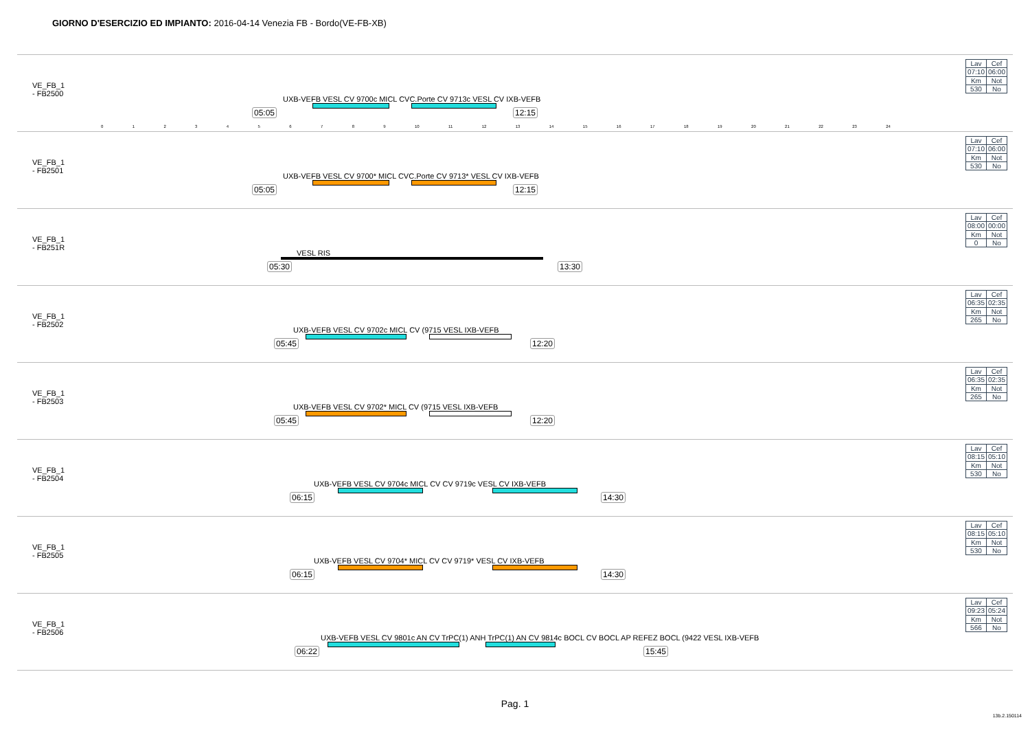GIORNO D'ESERCIZIO ED IMPIANTO: 2016-04-14 Venezia FB - Bordo(VE-FB-XB)
VE_FB_1
- FB2500
UXB-VEFB VESL CV 9700c MICL CVC.Porte CV 9713c VESL CV IXB-VEFB
05:05 12:15
0123456789 10 11 12 13 14 15 16 17 18 19 20 21 22 23 24
| Lav | Cef |
| 07:10 | 06:00 |
| Km | Not |
| 530 | No |
VE_FB_1
- FB2501
UXB-VEFB VESL CV 9700* MICL CVC.Porte CV 9713* VESL CV IXB-VEFB
05:05 12:15
| Lav | Cef |
| 07:10 | 06:00 |
| Km | Not |
| 530 | No |
VE_FB_1
- FB251R
VESL RIS
05:30 13:30
| Lav | Cef |
| 08:00 | 00:00 |
| Km | Not |
| 0 | No |
VE_FB_1
- FB2502
UXB-VEFB VESL CV 9702c MICL CV (9715 VESL IXB-VEFB
05:45 12:20
| Lav | Cef |
| 06:35 | 02:35 |
| Km | Not |
| 265 | No |
VE_FB_1
- FB2503
UXB-VEFB VESL CV 9702* MICL CV (9715 VESL IXB-VEFB
05:45 12:20
| Lav | Cef |
| 06:35 | 02:35 |
| Km | Not |
| 265 | No |
VE_FB_1
- FB2504
UXB-VEFB VESL CV 9704c MICL CV CV 9719c VESL CV IXB-VEFB
06:15 14:30
| Lav | Cef |
| 08:15 | 05:10 |
| Km | Not |
| 530 | No |
VE_FB_1
- FB2505
UXB-VEFB VESL CV 9704* MICL CV CV 9719* VESL CV IXB-VEFB
06:15 14:30
| Lav | Cef |
| 08:15 | 05:10 |
| Km | Not |
| 530 | No |
VE_FB_1
- FB2506
UXB-VEFB VESL CV 9801c AN CV TrPC(1) ANH TrPC(1) AN CV 9814c BOCL CV BOCL AP REFEZ BOCL (9422 VESL IXB-VEFB
06:22 15:45
| Lav | Cef |
| 09:23 | 05:24 |
| Km | Not |
| 566 | No |
Pag. 1
13b.2.150114